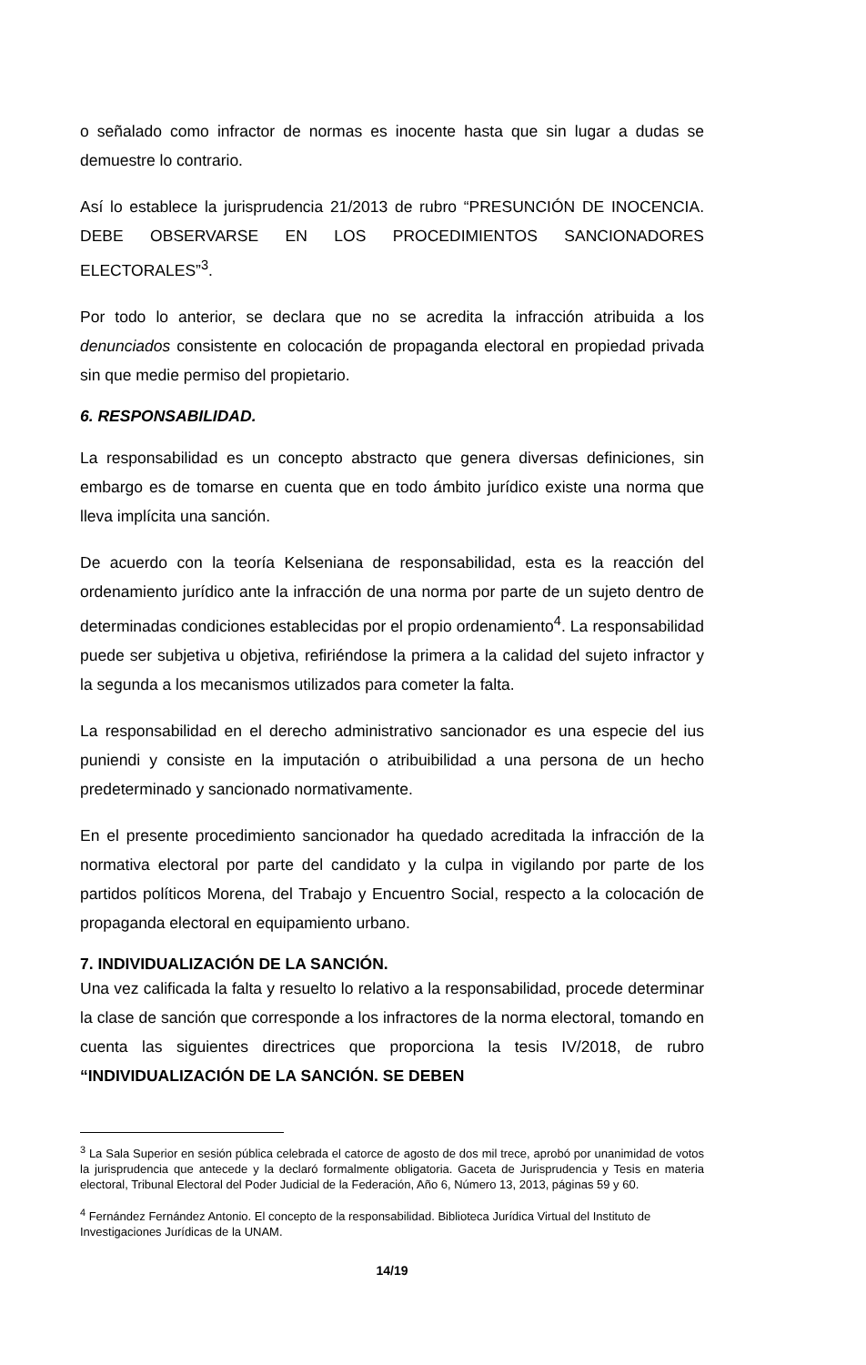o señalado como infractor de normas es inocente hasta que sin lugar a dudas se demuestre lo contrario.
Así lo establece la jurisprudencia 21/2013 de rubro “PRESUNCIÓN DE INOCENCIA. DEBE OBSERVARSE EN LOS PROCEDIMIENTOS SANCIONADORES ELECTORALES”<sup>3</sup>.
Por todo lo anterior, se declara que no se acredita la infracción atribuida a los denunciados consistente en colocación de propaganda electoral en propiedad privada sin que medie permiso del propietario.
6. RESPONSABILIDAD.
La responsabilidad es un concepto abstracto que genera diversas definiciones, sin embargo es de tomarse en cuenta que en todo ámbito jurídico existe una norma que lleva implícita una sanción.
De acuerdo con la teoría Kelseniana de responsabilidad, esta es la reacción del ordenamiento jurídico ante la infracción de una norma por parte de un sujeto dentro de determinadas condiciones establecidas por el propio ordenamiento<sup>4</sup>. La responsabilidad puede ser subjetiva u objetiva, refiriéndose la primera a la calidad del sujeto infractor y la segunda a los mecanismos utilizados para cometer la falta.
La responsabilidad en el derecho administrativo sancionador es una especie del ius puniendi y consiste en la imputación o atribuibilidad a una persona de un hecho predeterminado y sancionado normativamente.
En el presente procedimiento sancionador ha quedado acreditada la infracción de la normativa electoral por parte del candidato y la culpa in vigilando por parte de los partidos políticos Morena, del Trabajo y Encuentro Social, respecto a la colocación de propaganda electoral en equipamiento urbano.
7. INDIVIDUALIZACIÓN DE LA SANCIÓN.
Una vez calificada la falta y resuelto lo relativo a la responsabilidad, procede determinar la clase de sanción que corresponde a los infractores de la norma electoral, tomando en cuenta las siguientes directrices que proporciona la tesis IV/2018, de rubro “INDIVIDUALIZACIÓN DE LA SANCIÓN. SE DEBEN
<sup>3</sup> La Sala Superior en sesión pública celebrada el catorce de agosto de dos mil trece, aprobó por unanimidad de votos la jurisprudencia que antecede y la declaró formalmente obligatoria. Gaceta de Jurisprudencia y Tesis en materia electoral, Tribunal Electoral del Poder Judicial de la Federación, Año 6, Número 13, 2013, páginas 59 y 60.
<sup>4</sup> Fernández Fernández Antonio. El concepto de la responsabilidad. Biblioteca Jurídica Virtual del Instituto de Investigaciones Jurídicas de la UNAM.
14/19